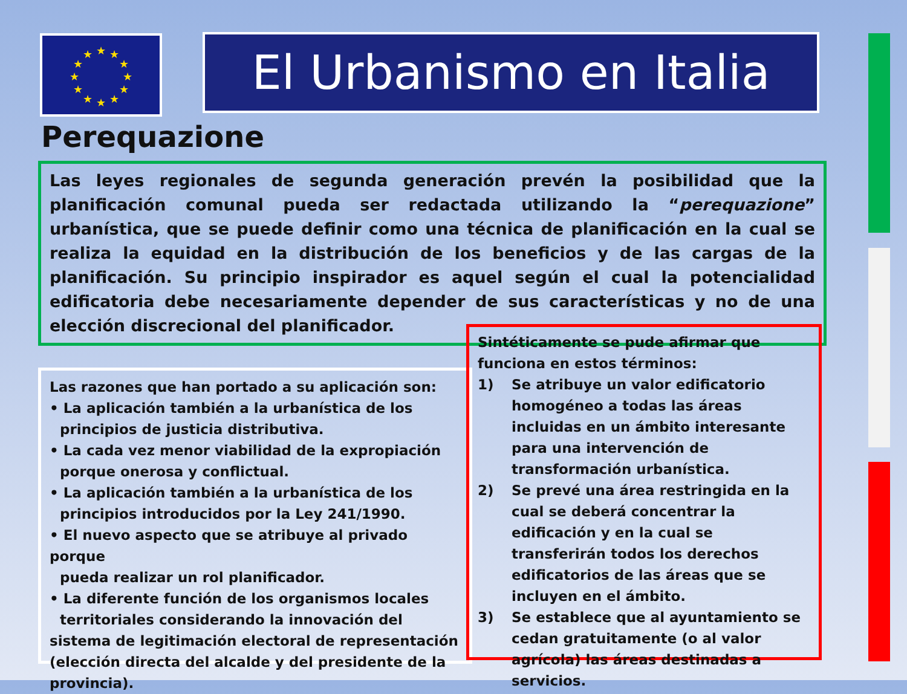★
★
★
★
★
★
★
★
★
★
★
★
El Urbanismo en Italia
Perequazione
Las leyes regionales de segunda generación prevén la posibilidad que la planificación comunal pueda ser redactada utilizando la “perequazione” urbanística, que se puede definir como una técnica de planificación en la cual se realiza la equidad en la distribución de los beneficios y de las cargas de la planificación. Su principio inspirador es aquel según el cual la potencialidad edificatoria debe necesariamente depender de sus características y no de una elección discrecional del planificador.
Las razones que han portado a su aplicación son:
• La aplicación también a la urbanística de los
principios de justicia distributiva.
• La cada vez menor viabilidad de la expropiación
porque onerosa y conflictual.
• La aplicación también a la urbanística de los
principios introducidos por la Ley 241/1990.
• El nuevo aspecto que se atribuye al privado porque
pueda realizar un rol planificador.
• La diferente función de los organismos locales
territoriales considerando la innovación del sistema de legitimación electoral de representación (elección directa del alcalde y del presidente de la provincia).
Sintéticamente se pude afirmar que funciona en estos términos:
1) Se atribuye un valor edificatorio homogéneo a todas las áreas incluidas en un ámbito interesante para una intervención de transformación urbanística.
2) Se prevé una área restringida en la cual se deberá concentrar la edificación y en la cual se transferirán todos los derechos edificatorios de las áreas que se incluyen en el ámbito.
3) Se establece que al ayuntamiento se cedan gratuitamente (o al valor agrícola) las áreas destinadas a servicios.